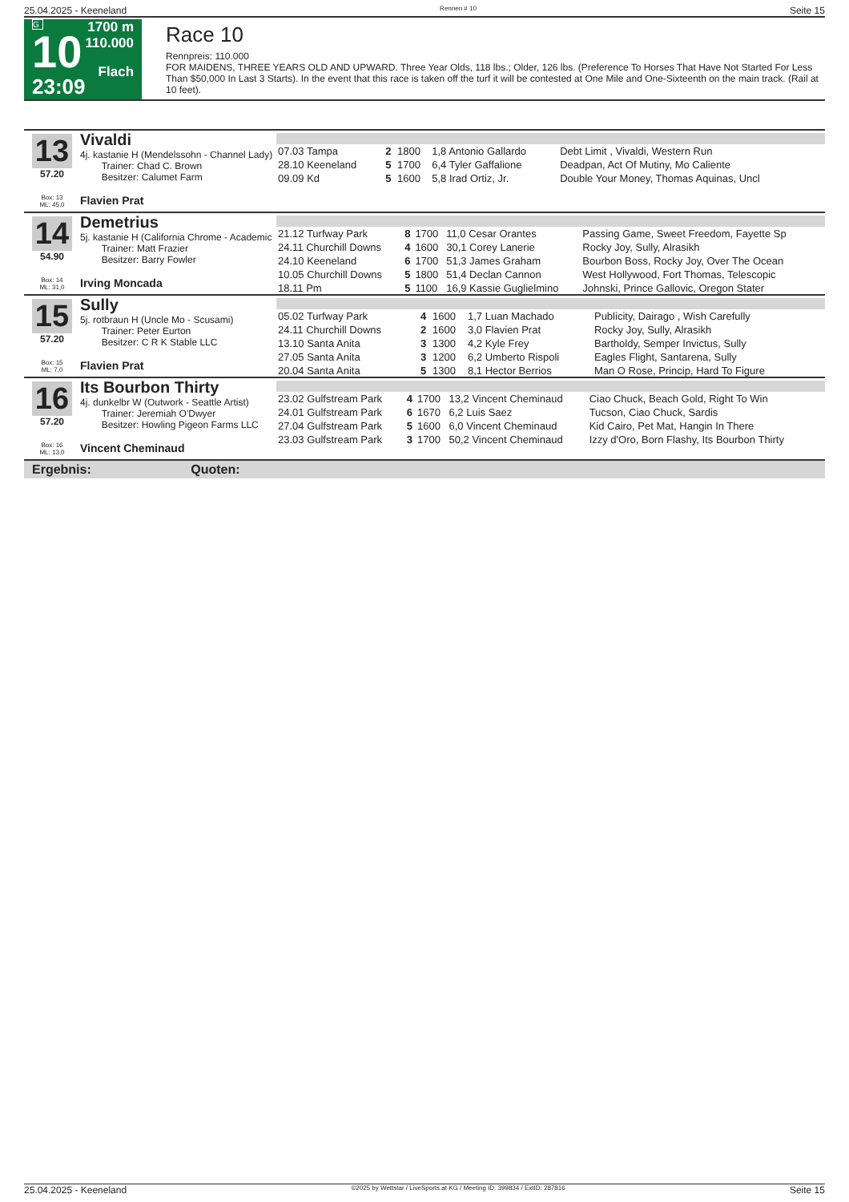25.04.2025 - Keeneland Rennen # 10 Seite 15
G
10
23:09
1700 m
110.000
Flach
Race 10
Rennpreis: 110.000
FOR MAIDENS, THREE YEARS OLD AND UPWARD. Three Year Olds, 118 lbs.; Older, 126 lbs. (Preference To Horses That Have Not Started For Less Than $50,000 In Last 3 Starts). In the event that this race is taken off the turf it will be contested at One Mile and One-Sixteenth on the main track. (Rail at 10 feet).
13
57.20
Box: 13
ML: 45,0
Vivaldi
4j. kastanie H (Mendelssohn - Channel Lady)
Trainer: Chad C. Brown
Besitzer: Calumet Farm
Flavien Prat
| 07.03 Tampa | 2 | 1800 | 1,8 Antonio Gallardo | Debt Limit , Vivaldi, Western Run |
| 28.10 Keeneland | 5 | 1700 | 6,4 Tyler Gaffalione | Deadpan, Act Of Mutiny, Mo Caliente |
| 09.09 Kd | 5 | 1600 | 5,8 Irad Ortiz, Jr. | Double Your Money, Thomas Aquinas, Uncl |
14
54.90
Box: 14
ML: 31,0
Demetrius
5j. kastanie H (California Chrome - Academic
Trainer: Matt Frazier
Besitzer: Barry Fowler
Irving Moncada
| 21.12 Turfway Park | 8 | 1700 | 11,0 Cesar Orantes | Passing Game, Sweet Freedom, Fayette Sp |
| 24.11 Churchill Downs | 4 | 1600 | 30,1 Corey Lanerie | Rocky Joy, Sully, Alrasikh |
| 24.10 Keeneland | 6 | 1700 | 51,3 James Graham | Bourbon Boss, Rocky Joy, Over The Ocean |
| 10.05 Churchill Downs | 5 | 1800 | 51,4 Declan Cannon | West Hollywood, Fort Thomas, Telescopic |
| 18.11 Pm | 5 | 1100 | 16,9 Kassie Guglielmino | Johnski, Prince Gallovic, Oregon Stater |
15
57.20
Box: 15
ML: 7,0
Sully
5j. rotbraun H (Uncle Mo - Scusami)
Trainer: Peter Eurton
Besitzer: C R K Stable LLC
Flavien Prat
| 05.02 Turfway Park | 4 | 1600 | 1,7 Luan Machado | Publicity, Dairago , Wish Carefully |
| 24.11 Churchill Downs | 2 | 1600 | 3,0 Flavien Prat | Rocky Joy, Sully, Alrasikh |
| 13.10 Santa Anita | 3 | 1300 | 4,2 Kyle Frey | Bartholdy, Semper Invictus, Sully |
| 27.05 Santa Anita | 3 | 1200 | 6,2 Umberto Rispoli | Eagles Flight, Santarena, Sully |
| 20.04 Santa Anita | 5 | 1300 | 8,1 Hector Berrios | Man O Rose, Princip, Hard To Figure |
16
57.20
Box: 16
ML: 13,0
Its Bourbon Thirty
4j. dunkelbr W (Outwork - Seattle Artist)
Trainer: Jeremiah O'Dwyer
Besitzer: Howling Pigeon Farms LLC
Vincent Cheminaud
| 23.02 Gulfstream Park | 4 | 1700 | 13,2 Vincent Cheminaud | Ciao Chuck, Beach Gold, Right To Win |
| 24.01 Gulfstream Park | 6 | 1670 | 6,2 Luis Saez | Tucson, Ciao Chuck, Sardis |
| 27.04 Gulfstream Park | 5 | 1600 | 6,0 Vincent Cheminaud | Kid Cairo, Pet Mat, Hangin In There |
| 23.03 Gulfstream Park | 3 | 1700 | 50,2 Vincent Cheminaud | Izzy d'Oro, Born Flashy, Its Bourbon Thirty |
Ergebnis: Quoten:
25.04.2025 - Keeneland ©2025 by Wettstar / LiveSports.at KG / Meeting ID: 399834 / ExtID: 287816 Seite 15